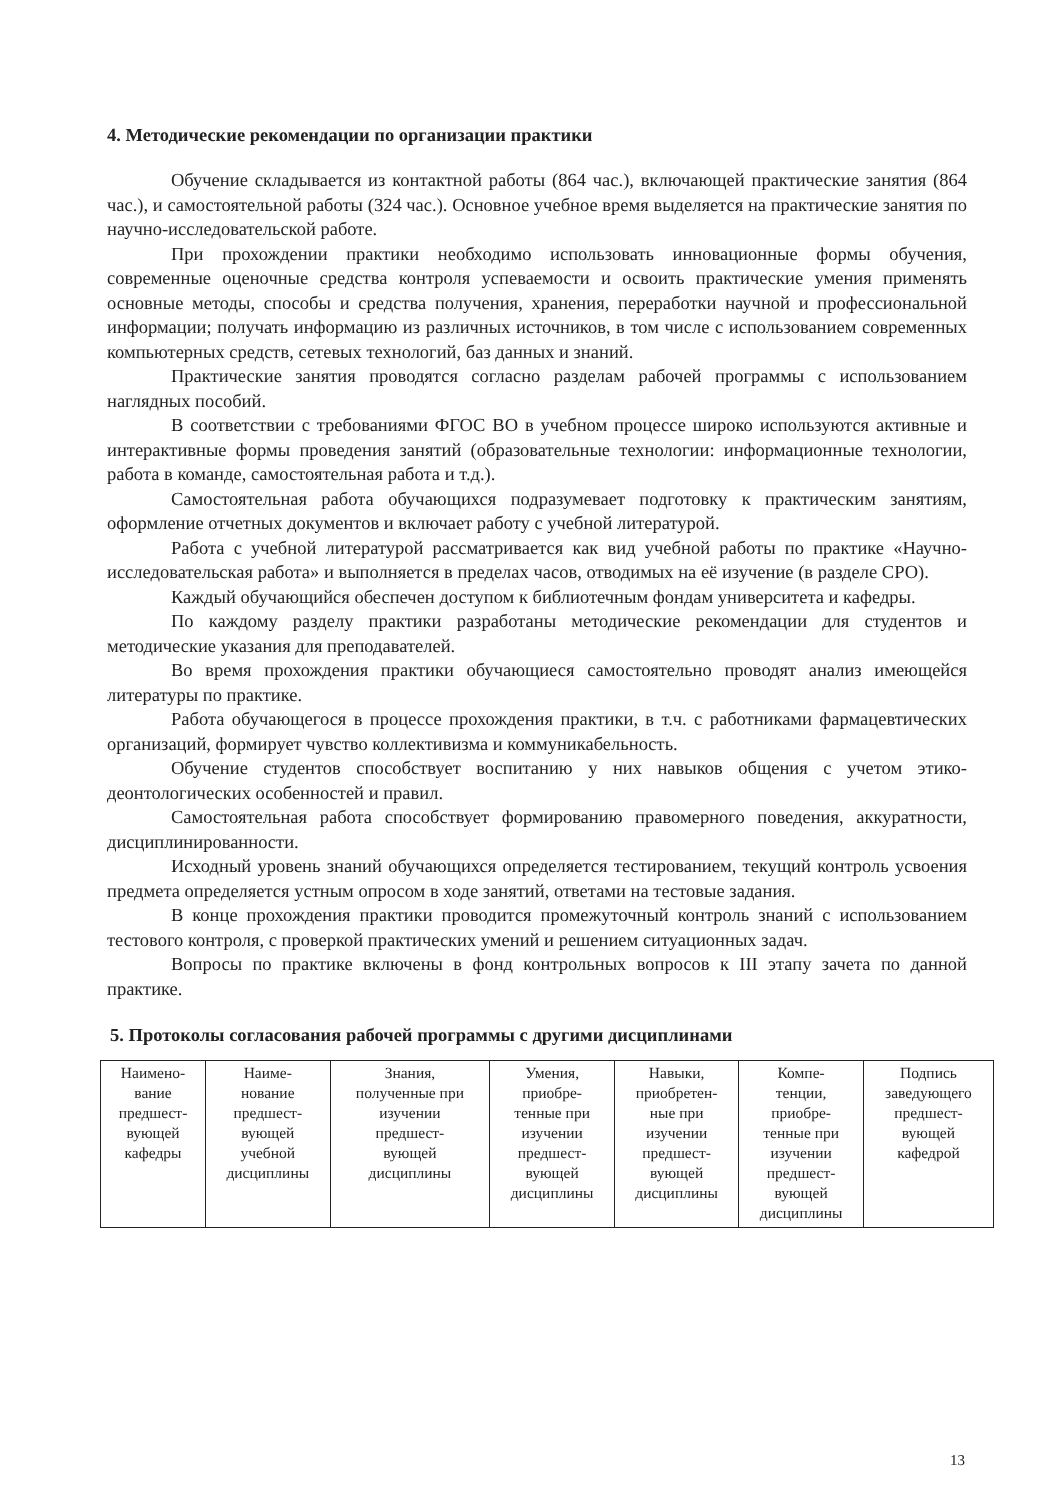4. Методические рекомендации по организации практики
Обучение складывается из контактной работы (864 час.), включающей практические занятия (864 час.), и самостоятельной работы (324 час.). Основное учебное время выделяется на практические занятия по научно-исследовательской работе.
При прохождении практики необходимо использовать инновационные формы обучения, современные оценочные средства контроля успеваемости и освоить практические умения применять основные методы, способы и средства получения, хранения, переработки научной и профессиональной информации; получать информацию из различных источников, в том числе с использованием современных компьютерных средств, сетевых технологий, баз данных и знаний.
Практические занятия проводятся согласно разделам рабочей программы с использованием наглядных пособий.
В соответствии с требованиями ФГОС ВО в учебном процессе широко используются активные и интерактивные формы проведения занятий (образовательные технологии: информационные технологии, работа в команде, самостоятельная работа и т.д.).
Самостоятельная работа обучающихся подразумевает подготовку к практическим занятиям, оформление отчетных документов и включает работу с учебной литературой.
Работа с учебной литературой рассматривается как вид учебной работы по практике «Научно-исследовательская работа» и выполняется в пределах часов, отводимых на её изучение (в разделе СРО).
Каждый обучающийся обеспечен доступом к библиотечным фондам университета и кафедры.
По каждому разделу практики разработаны методические рекомендации для студентов и методические указания для преподавателей.
Во время прохождения практики обучающиеся самостоятельно проводят анализ имеющейся литературы по практике.
Работа обучающегося в процессе прохождения практики, в т.ч. с работниками фармацевтических организаций, формирует чувство коллективизма и коммуникабельность.
Обучение студентов способствует воспитанию у них навыков общения с учетом этико-деонтологических особенностей и правил.
Самостоятельная работа способствует формированию правомерного поведения, аккуратности, дисциплинированности.
Исходный уровень знаний обучающихся определяется тестированием, текущий контроль усвоения предмета определяется устным опросом в ходе занятий, ответами на тестовые задания.
В конце прохождения практики проводится промежуточный контроль знаний с использованием тестового контроля, с проверкой практических умений и решением ситуационных задач.
Вопросы по практике включены в фонд контрольных вопросов к III этапу зачета по данной практике.
5. Протоколы согласования рабочей программы с другими дисциплинами
| Наимено- вание предшест- вующей кафедры | Наиме- нование предшест- вующей учебной дисциплины | Знания, полученные при изучении предшест- вующей дисциплины | Умения, приобре- тенные при изучении предшест- вующей дисциплины | Навыки, приобретен- ные при изучении предшест- вующей дисциплины | Компе- тенции, приобре- тенные при изучении предшест- вующей дисциплины | Подпись заведующего предшест- вующей кафедрой |
13